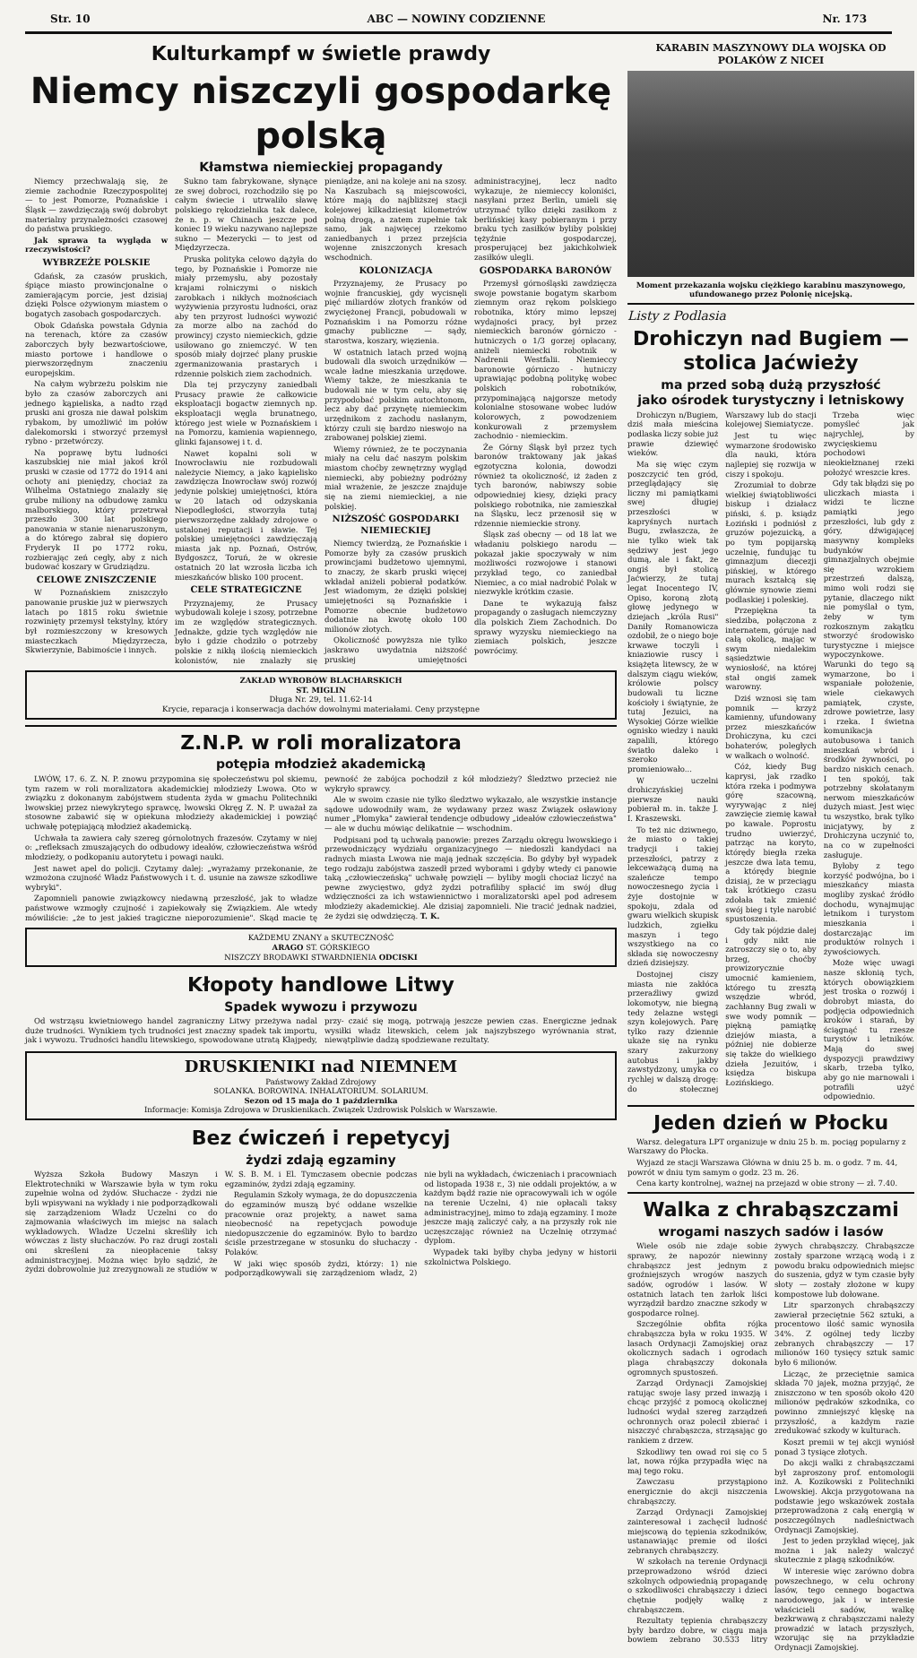Str. 10 ABC — NOWINY CODZIENNE Nr. 173
Kulturkampf w świetle prawdy
Niemcy niszczyli gospodarkę polską
Kłamstwa niemieckiej propagandy
Niemcy przechwalają się, że ziemie zachodnie Rzeczypospolitej — to jest Pomorze, Poznańskie i Śląsk — zawdzięczają swój dobrobyt materialny przynależności czasowej do państwa pruskiego.
Jak sprawa ta wygląda w rzeczywistości?
WYBRZEŻE POLSKIE
Gdańsk, za czasów pruskich, śpiące miasto prowincjonalne o zamierającym porcie, jest dzisiaj dzięki Polsce ożywionym miastem o bogatych zasobach gospodarczych.
Obok Gdańska powstała Gdynia na terenach, które za czasów zaborczych były bezwartościowe, miasto portowe i handlowe o pierwszorzędnym znaczeniu europejskim.
Na całym wybrzeżu polskim nie było za czasów zaborczych ani jednego kąpieliska, a nadto rząd pruski ani grosza nie dawał polskim rybakom, by umożliwić im połów dalekomorski i stworzyć przemysł rybno - przetwórczy.
Na poprawę bytu ludności kaszubskiej nie miał jakoś król pruski w czasie od 1772 do 1914 ani ochoty ani pieniędzy, chociaż za Wilhelma Ostatniego znalazły się grube miliony na odbudowę zamku malborskiego, który przetrwał przeszło 300 lat polskiego panowania w stanie nienaruszonym, a do którego zabrał się dopiero Fryderyk II po 1772 roku, rozbierając zeń cegły, aby z nich budować koszary w Grudziądzu.
CELOWE ZNISZCZENIE
W Poznańskiem zniszczyło panowanie pruskie już w pierwszych latach po 1815 roku świetnie rozwinięty przemysł tekstylny, który był rozmieszczony w kresowych miasteczkach Międzyrzecza, Skwierzynie, Babimoście i innych.
Sukno tam fabrykowane, słynące ze swej dobroci, rozchodziło się po całym świecie i utrwaliło sławę polskiego rękodzielnika tak dalece, że n. p. w Chinach jeszcze pod koniec 19 wieku nazywano najlepsze sukno — Mezerycki — to jest od Międzyrzecza.
Pruska polityka celowo dążyła do tego, by Poznańskie i Pomorze nie miały przemysłu, aby pozostały krajami rolniczymi o niskich zarobkach i nikłych możnościach wyżywienia przyrostu ludności, oraz aby ten przyrost ludności wywozić za morze albo na zachód do prowincyj czysto niemieckich, gdzie usiłowano go zniemczyć. W ten sposób miały dojrzeć plany pruskie zgermanizowania prastarych i rdzennie polskich ziem zachodnich.
Dla tej przyczyny zaniedbali Prusacy prawie że całkowicie eksploatacji bogactw ziemnych np. eksploatacji węgla brunatnego, którego jest wiele w Poznańskiem i na Pomorzu, kamienia wapiennego, glinki fajansowej i t. d.
Nawet kopalni soli w Inowrocławiu nie rozbudowali należycie Niemcy, a jako kąpielisko zawdzięcza Inowrocław swój rozwój jedynie polskiej umiejętności, która w 20 latach od odzyskania Niepodległości, stworzyła tutaj pierwszorzędne zakłady zdrojowe o ustalonej reputacji i sławie. Tej polskiej umiejętności zawdzięczają miasta jak np. Poznań, Ostrów, Bydgoszcz, Toruń, że w okresie ostatnich 20 lat wzrosła liczba ich mieszkańców blisko 100 procent.
CELE STRATEGICZNE
Przyznajemy, że Prusacy wybudowali koleje i szosy, potrzebne im ze względów strategicznych. Jednakże, gdzie tych względów nie było i gdzie chodziło o potrzeby polskie z nikłą ilością niemieckich kolonistów, nie znalazły się pieniądze, ani na koleje ani na szosy. Na Kaszubach są miejscowości, które mają do najbliższej stacji kolejowej kilkadziesiąt kilometrów polną drogą, a zatem zupełnie tak samo, jak najwięcej rzekomo zaniedbanych i przez przejścia wojenne zniszczonych kresach wschodnich.
KOLONIZACJA
Przyznajemy, że Prusacy po wojnie francuskiej, gdy wycisnęli pięć miliardów złotych franków od zwyciężonej Francji, pobudowali w Poznańskim i na Pomorzu różne gmachy publiczne — sądy, starostwa, koszary, więzienia.
W ostatnich latach przed wojną budowali dla swoich urzędników — wcale ładne mieszkania urzędowe. Wiemy także, że mieszkania te budowali nie w tym celu, aby się przypodobać polskim autochtonom, lecz aby dać przynętę niemieckim urzędnikom z zachodu nasłanym, którzy czuli się bardzo nieswojo na zrabowanej polskiej ziemi.
Wiemy również, że te poczynania miały na celu dać naszym polskim miastom choćby zewnętrzny wygląd niemiecki, aby pobieżny podróżny miał wrażenie, że jeszcze znajduje się na ziemi niemieckiej, a nie polskiej.
NIŻSZOŚĆ GOSPODARKI NIEMIECKIEJ
Niemcy twierdzą, że Poznańskie i Pomorze były za czasów pruskich prowincjami budżetowo ujemnymi, to znaczy, że skarb pruski więcej wkładał aniżeli pobierał podatków. Jest wiadomym, że dzięki polskiej umiejętności są Poznańskie i Pomorze obecnie budżetowo dodatnie na kwotę około 100 milionów złotych.
Okoliczność powyższa nie tylko jaskrawo uwydatnia niższość pruskiej umiejętności administracyjnej, lecz nadto wykazuje, że niemieccy koloniści, nasyłani przez Berlin, umieli się utrzymać tylko dzięki zasiłkom z berlińskiej kasy pobieranym i przy braku tych zasiłków byliby polskiej tężyźnie gospodarczej, prosperującej bez jakichkolwiek zasiłków ulegli.
GOSPODARKA BARONÓW
Przemysł górnośląski zawdzięcza swoje powstanie bogatym skarbom ziemnym oraz rękom polskiego robotnika, który mimo lepszej wydajności pracy, był przez niemieckich baronów górniczo - hutniczych o 1/3 gorzej opłacany, aniżeli niemiecki robotnik w Nadrenii Westfalii. Niemieccy baronowie górniczo - hutniczy uprawiając podobną politykę wobec polskich robotników, przypominającą najgorsze metody kolonialne stosowane wobec ludów kolorowych, z powodzeniem konkurowali z przemysłem zachodnio - niemieckim.
Że Górny Śląsk był przez tych baronów traktowany jak jakaś egzotyczna kolonia, dowodzi również ta okoliczność, iż żaden z tych baronów, nabiwszy sobie odpowiedniej kiesy, dzięki pracy polskiego robotnika, nie zamieszkał na Śląsku, lecz przenosił się w rdzennie niemieckie strony.
Śląsk zaś obecny — od 18 lat we władaniu polskiego narodu — pokazał jakie spoczywały w nim możliwości rozwojowe i stanowi przykład tego, co zaniedbał Niemiec, a co miał nadrobić Polak w niezwykle krótkim czasie.
Dane te wykazują fałsz propagandy o zasługach niemczyzny dla polskich Ziem Zachodnich. Do sprawy wyzysku niemieckiego na ziemiach polskich, jeszcze powrócimy.
ZAKŁAD WYROBÓW BLACHARSKICH
ST. MIGLIN
Długa Nr. 29, tel. 11.62-14
Krycie, reparacja i konserwacja dachów dowolnymi materiałami. Ceny przystępne
Z.N.P. w roli moralizatora
potępia młodzież akademicką
LWÓW, 17. 6. Z. N. P. znowu przypomina się społeczeństwu pol skiemu, tym razem w roli moralizatora akademickiej młodzieży Lwowa. Oto w związku z dokonanym zabójstwem studenta żyda w gmachu Politechniki lwowskiej przez niewykrytego sprawcę, lwowski Okręg Z. N. P. uważał za stosowne zabawić się w opiekuna młodzieży akademickiej i powziąć uchwałę potępiającą młodzież akademicką.
Uchwała ta zawiera cały szereg górnolotnych frazesów. Czytamy w niej o: „refleksach zmuszających do odbudowy ideałów, człowieczeństwa wśród młodzieży, o podkopaniu autorytetu i powagi nauki.
Jest nawet apel do policji. Czytamy dalej: „wyrażamy przekonanie, że wzmożona czujność Władz Państwowych i t. d. usunie na zawsze szkodliwe wybryki".
Zapomnieli panowie związkowcy niedawną przeszłość, jak to władze państwowe wzmogły czujność i zapiekowały się Związkiem. Ale wtedy mówiliście: „że to jest jakieś tragiczne nieporozumienie". Skąd macie tę pewność że zabójca pochodził z kół młodzieży? Śledztwo przecież nie wykryło sprawcy.
Ale w swoim czasie nie tylko śledztwo wykazało, ale wszystkie instancje sądowe udowodniły wam, że wydawany przez wasz Związek osławiony numer „Płomyka" zawierał tendencje odbudowy „ideałów człowieczeństwa" — ale w duchu mówiąc delikatnie — wschodnim.
Podpisani pod tą uchwałą panowie: prezes Zarządu okręgu lwowskiego i przewodniczący wydziału organizacyjnego — niedoszli kandydaci na radnych miasta Lwowa nie mają jednak szczęścia. Bo gdyby był wypadek tego rodzaju zabójstwa zaszedł przed wyborami i gdyby wtedy ci panowie taką „człowieczeńską" uchwałę powzięli — byliby mogli chociaż liczyć na pewne zwycięstwo, gdyż żydzi potrafiliby spłacić im swój dług wdzięczności za ich wstawiennictwo i moralizatorski apel pod adresem młodzieży akademickiej. Ale dzisiaj zapomnieli. Nie tracić jednak nadziei, że żydzi się odwdzięczą. T. K.
KAŻDEMU ZNANY a SKUTECZNOŚĆ
ARAGO ST. GÓRSKIEGO
NISZCZY BRODAWKI STWARDNIENIA ODCISKI
Kłopoty handlowe Litwy
Spadek wywozu i przywozu
Od wstrząsu kwietniowego handel zagraniczny Litwy przeżywa nadal duże trudności. Wynikiem tych trudności jest znaczny spadek tak importu, jak i wywozu. Trudności handlu litewskiego, spowodowane utratą Kłajpedy, przy- czaić się mogą, potrwają jeszcze pewien czas. Energiczne jednak wysiłki władz litewskich, celem jak najszybszego wyrównania strat, niewątpliwie dadzą spodziewane rezultaty.
DRUSKIENIKI nad NIEMNEM
Państwowy Zakład Zdrojowy
SOLANKA. BOROWINA. INHALATORIUM. SOLARIUM.
Sezon od 15 maja do 1 października
Informacje: Komisja Zdrojowa w Druskienikach. Związek Uzdrowisk Polskich w Warszawie.
Bez ćwiczeń i repetycyj
żydzi zdają egzaminy
Wyższa Szkoła Budowy Maszyn i Elektrotechniki w Warszawie była w tym roku zupełnie wolna od żydów. Słuchacze - żydzi nie byli wpisywani na wykłady i nie podporządkowali się zarządzeniom Władz Uczelni co do zajmowania właściwych im miejsc na salach wykładowych. Władze Uczelni skreśliły ich wówczas z listy słuchaczów. Po raz drugi zostali oni skreśleni za nieopłacenie taksy administracyjnej. Można więc było sądzić, że żydzi dobrowolnie już zrezygnowali ze studiów w W. S. B. M. i El. Tymczasem obecnie podczas egzaminów, żydzi zdają egzaminy.
Regulamin Szkoły wymaga, że do dopuszczenia do egzaminów muszą być oddane wszelkie pracownie oraz projekty, a nawet sama nieobecność na repetycjach powoduje niedopuszczenie do egzaminów. Było to bardzo ściśle przestrzegane w stosunku do słuchaczy - Polaków.
W jaki więc sposób żydzi, którzy: 1) nie podporządkowywali się zarządzeniom władz, 2) nie byli na wykładach, ćwiczeniach i pracowniach od listopada 1938 r., 3) nie oddali projektów, a w każdym bądź razie nie opracowywali ich w ogóle na terenie Uczelni, 4) nie opłacali taksy administracyjnej, mimo to zdają egzaminy. I może jeszcze mają zaliczyć cały, a na przyszły rok nie uczęszczając również na Uczelnię otrzymać dyplom.
Wypadek taki byłby chyba jedyny w historii szkolnictwa Polskiego.
KARABIN MASZYNOWY DLA WOJSKA OD POLAKÓW Z NICEI
Moment przekazania wojsku ciężkiego karabinu maszynowego, ufundowanego przez Polonię nicejską.
Listy z Podlasia
Drohiczyn nad Bugiem — stolica Jaćwieży
ma przed sobą dużą przyszłość
jako ośrodek turystyczny i letniskowy
Drohiczyn n/Bugiem, dziś mała mieścina podlaska liczy sobie już prawie dziewięć wieków.
Ma się więc czym poszczycić ten gród, przeglądający się liczny mi pamiątkami swej długiej przeszłości w kapryśnych nurtach Bugu, zwłaszcza, że nie tylko wiek tak sędziwy jest jego dumą, ale i fakt, że ongiś był stolicą Jaćwierzy, że tutaj legat Inocentego IV, Opiso, koroną złotą głowę jedynego w dziejach „króla Rusi" Daniły Romanowicza ozdobił, że o niego boje krwawe toczyli i kniaziowie ruscy i książęta litewscy, że w dalszym ciągu wieków, królowie polscy budowali tu liczne kościoły i świątynie, że tutaj Jezuici, na Wysokiej Górze wielkie ognisko wiedzy i nauki zapalili, którego światło daleko i szeroko promieniowało...
W uczelni drohiczyńskiej pierwsze nauki pobierał m. in. także J. I. Kraszewski.
To też nic dziwnego, że miasto o takiej tradycji i takiej przeszłości, patrzy z lekceważącą dumą na szaleńcze tempo nowoczesnego życia i żyje dostojnie w spokoju, zdala od gwaru wielkich skupisk ludzkich, zgiełku maszyn i tego wszystkiego na co składa się nowoczesny dzień dzisiejszy.
Dostojnej ciszy miasta nie zakłóca przeraźliwy gwizd lokomotyw, nie biegną tedy żelazne wstęgi szyn kolejowych. Parę tylko razy dziennie ukaże się na rynku szary zakurzony autobus i jakby zawstydzony, umyka co rychlej w dalszą drogę: do stołecznej Warszawy lub do stacji kolejowej Siemiatycze.
Jest tu więc wymarzone środowisko dla nauki, która najlepiej się rozwija w ciszy i spokoju.
Zrozumiał to dobrze wielkiej świątobliwości biskup i działacz piński, ś. p. ksiądz Łoziński i podniósł z gruzów pojezuicką, a po tym popijarską uczelnię, fundując tu gimnazjum diecezji pińskiej, w którego murach kształcą się głównie synowie ziemi podlaskiej i poleskiej.
Przepiękna ta siedziba, połączona z internatem, góruje nad całą okolicą, mając w swym niedalekim sąsiedztwie wyniosłość, na której stał ongiś zamek warowny.
Dziś wznosi się tam pomnik — krzyż kamienny, ufundowany przez mieszkańców Drohiczyna, ku czci bohaterów, poległych w walkach o wolność.
Cóż, kiedy Bug kaprysi, jak rzadko która rzeka i podmywa górę szacowną, wyrywając z niej zawzięcie ziemię kawał po kawale. Poprostu trudno uwierzyć, patrząc na koryto, którędy biegła rzeka jeszcze dwa lata temu, a którędy biegnie dzisiaj, że w przeciągu tak krótkiego czasu zdołała tak zmienić swój bieg i tyle narobić spustoszenia.
Gdy tak pójdzie dalej i gdy nikt nie zatroszczy się o to, aby brzeg, choćby prowizorycznie umocnić kamieniem, którego tu zresztą wszędzie wbród, zachłanny Bug zwali w swe wody pomnik — piękną pamiątkę dziejów miasta, a później nie dobierze się także do wielkiego dzieła Jezuitów, i księdza biskupa Łozińskiego.
Trzeba więc pomyśleć jak najrychlej, by zwycięskiemu pochodowi nieokiełznanej rzeki położyć wreszcie kres.
Gdy tak błądzi się po uliczkach miasta i widzi te liczne pamiątki jego przeszłości, lub gdy z góry, dźwigającej masywny kompleks budynków gimnazjalnych obejmie się wzrokiem przestrzeń dalszą, mimo woli rodzi się pytanie, dlaczego nikt nie pomyślał o tym, żeby w tym rozkosznym zakątku stworzyć środowisko turystyczne i miejsce wypoczynkowe. Warunki do tego są wymarzone, bo i wspaniałe położenie, wiele ciekawych pamiątek, czyste, zdrowe powietrze, lasy i rzeka. I świetna komunikacja autobusowa i tanich mieszkań wbród i środków żywności, po bardzo niskich cenach. I ten spokój, tak potrzebny skołatanym nerwom mieszkańców dużych miast. Jest więc tu wszystko, brak tylko inicjatywy, by z Drohiczyna uczynić to, na co w zupełności zasługuje.
Byłoby z tego korzyść podwójna, bo i mieszkańcy miasta mogliby zyskać źródło dochodu, wynajmując letnikom i turystom mieszkania i dostarczając im produktów rolnych i żywościowych.
Może więc uwagi nasze skłonią tych, których obowiązkiem jest troska o rozwój i dobrobyt miasta, do podjęcia odpowiednich kroków i starań, by ściągnąć tu rzesze turystów i letników. Mają do swej dyspozycji prawdziwy skarb, trzeba tylko, aby go nie marnowali i potrafili użyć odpowiednio.
Jeden dzień w Płocku
Warsz. delegatura LPT organizuje w dniu 25 b. m. pociąg popularny z Warszawy do Płocka.
Wyjazd ze stacji Warszawa Główna w dniu 25 b. m. o godz. 7 m. 44, powrót w dniu tym samym o godz. 23 m. 26.
Cena karty kontrolnej, ważnej na przejazd w obie strony — zł. 7.40.
Walka z chrabąszczami
wrogami naszych sadów i lasów
Wiele osób nie zdaje sobie sprawy, że napozór niewinny chrabąszcz jest jednym z groźniejszych wrogów naszych sadów, ogrodów i lasów. W ostatnich latach ten żarłok liści wyrządził bardzo znaczne szkody w gospodarce rolnej.
Szczególnie obfita rójka chrabąszcza była w roku 1935. W lasach Ordynacji Zamojskiej oraz okolicznych sadach i ogrodach plaga chrabąszczy dokonała ogromnych spustoszeń.
Zarząd Ordynacji Zamojskiej ratując swoje lasy przed inwazją i chcąc przyjść z pomocą okolicznej ludności wydał szereg zarządzeń ochronnych oraz polecił zbierać i niszczyć chrabąszcza, strząsając go rankiem z drzew.
Szkodliwy ten owad roi się co 5 lat, nowa rójka przypadła więc na maj tego roku.
Zawczasu przystąpiono energicznie do akcji niszczenia chrabąszczy.
Zarząd Ordynacji Zamojskiej zainteresował i zachęcił ludność miejscową do tępienia szkodników, ustanawiając premie od ilości zebranych chrabąszczy.
W szkołach na terenie Ordynacji przeprowadzono wśród dzieci szkolnych odpowiednią propagandę o szkodliwości chrabąszczy i dzieci chętnie podjęły walkę z chrabąszczem.
Rezultaty tępienia chrabąszczy były bardzo dobre, w ciągu maja bowiem zebrano 30.533 litry żywych chrabąszczy. Chrabąszcze zostały sparzone wrzącą wodą i z powodu braku odpowiednich miejsc do suszenia, gdyż w tym czasie były słoty — zostały złożone w kupy kompostowe lub dołowane.
Litr sparzonych chrabąszczy zawierał przeciętnie 562 sztuki, a procentowo ilość samic wynosiła 34%. Z ogólnej tedy liczby zebranych chrabąszczy — 17 milionów 160 tysięcy sztuk samic było 6 milionów.
Licząc, że przeciętnie samica składa 70 jajek, można przyjąć, że zniszczono w ten sposób około 420 milionów pędraków szkodnika, co powinno zmniejszyć klęskę na przyszłość, a każdym razie zredukować szkody w kulturach.
Koszt premii w tej akcji wyniósł ponad 3 tysiące złotych.
Do akcji walki z chrabąszczami był zaproszony prof. entomologii inż. A. Kozikowski z Politechniki Lwowskiej. Akcja przygotowana na podstawie jego wskazówek została przeprowadzona z całą energią w poszczególnych nadleśnictwach Ordynacji Zamojskiej.
Jest to jeden przykład więcej, jak można i jak należy walczyć skutecznie z plagą szkodników.
W interesie więc zarówno dobra powszechnego, w celu ochrony lasów, tego cennego bogactwa narodowego, jak i w interesie właścicieli sadów, walkę bezkrwawą z chrabąszczami należy prowadzić w latach przyszłych, wzorując się na przykładzie Ordynacji Zamojskiej.